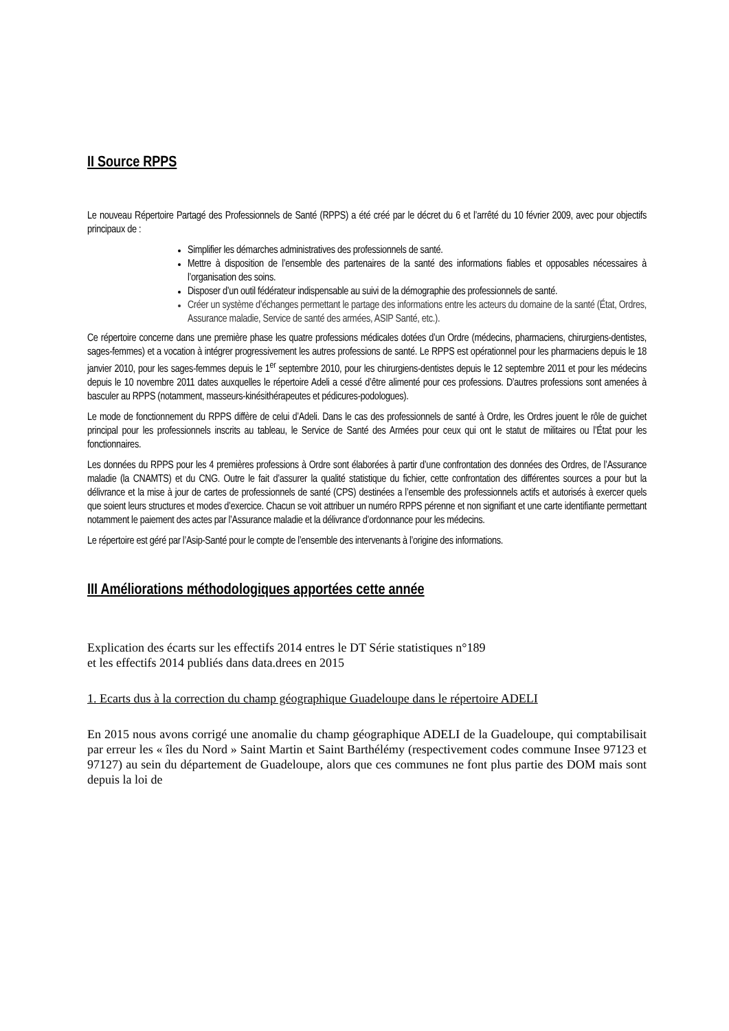II Source RPPS
Le nouveau Répertoire Partagé des Professionnels de Santé (RPPS) a été créé par le décret du 6 et l’arrêté du 10 février 2009, avec pour objectifs principaux de :
Simplifier les démarches administratives des professionnels de santé.
Mettre à disposition de l’ensemble des partenaires de la santé des informations fiables et opposables nécessaires à l’organisation des soins.
Disposer d’un outil fédérateur indispensable au suivi de la démographie des professionnels de santé.
Créer un système d’échanges permettant le partage des informations entre les acteurs du domaine de la santé (État, Ordres, Assurance maladie, Service de santé des armées, ASIP Santé, etc.).
Ce répertoire concerne dans une première phase les quatre professions médicales dotées d’un Ordre (médecins, pharmaciens, chirurgiens-dentistes, sages-femmes) et a vocation à intégrer progressivement les autres professions de santé. Le RPPS est opérationnel pour les pharmaciens depuis le 18 janvier 2010, pour les sages-femmes depuis le 1<sup>er</sup> septembre 2010, pour les chirurgiens-dentistes depuis le 12 septembre 2011 et pour les médecins depuis le 10 novembre 2011 dates auxquelles le répertoire Adeli a cessé d’être alimenté pour ces professions. D’autres professions sont amenées à basculer au RPPS (notamment, masseurs-kinésithérapeutes et pédicures-podologues).
Le mode de fonctionnement du RPPS diffère de celui d’Adeli. Dans le cas des professionnels de santé à Ordre, les Ordres jouent le rôle de guichet principal pour les professionnels inscrits au tableau, le Service de Santé des Armées pour ceux qui ont le statut de militaires ou l’État pour les fonctionnaires.
Les données du RPPS pour les 4 premières professions à Ordre sont élaborées à partir d’une confrontation des données des Ordres, de l’Assurance maladie (la CNAMTS) et du CNG. Outre le fait d’assurer la qualité statistique du fichier, cette confrontation des différentes sources a pour but la délivrance et la mise à jour de cartes de professionnels de santé (CPS) destinées a l’ensemble des professionnels actifs et autorisés à exercer quels que soient leurs structures et modes d’exercice. Chacun se voit attribuer un numéro RPPS pérenne et non signifiant et une carte identifiante permettant notamment le paiement des actes par l’Assurance maladie et la délivrance d’ordonnance pour les médecins.
Le répertoire est géré par l’Asip-Santé pour le compte de l’ensemble des intervenants à l’origine des informations.
III Améliorations méthodologiques apportées cette année
Explication des écarts sur les effectifs 2014 entres le DT Série statistiques n°189
et les effectifs 2014 publiés dans data.drees en 2015
1. Ecarts dus à la correction du champ géographique Guadeloupe dans le répertoire ADELI
En 2015 nous avons corrigé une anomalie du champ géographique ADELI de la Guadeloupe, qui comptabilisait par erreur les « îles du Nord » Saint Martin et Saint Barthélémy (respectivement codes commune Insee 97123 et 97127) au sein du département de Guadeloupe, alors que ces communes ne font plus partie des DOM mais sont depuis la loi de